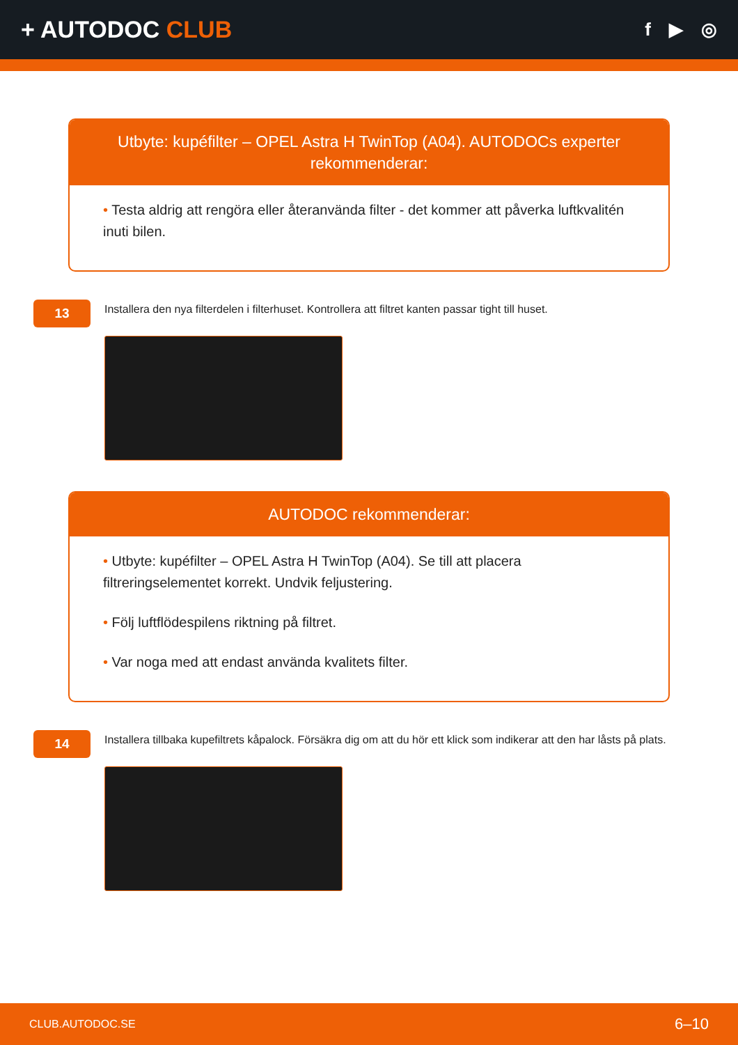+ AUTODOC CLUB
f ▶ ◎
Utbyte: kupéfilter – OPEL Astra H TwinTop (A04). AUTODOCs experter rekommenderar:
• Testa aldrig att rengöra eller återanvända filter - det kommer att påverka luftkvalitén inuti bilen.
13
Installera den nya filterdelen i filterhuset. Kontrollera att filtret kanten passar tight till huset.
AUTODOC rekommenderar:
• Utbyte: kupéfilter – OPEL Astra H TwinTop (A04). Se till att placera filtreringselementet korrekt. Undvik feljustering.
• Följ luftflödespilens riktning på filtret.
• Var noga med att endast använda kvalitets filter.
14
Installera tillbaka kupefiltrets kåpalock. Försäkra dig om att du hör ett klick som indikerar att den har låsts på plats.
CLUB.AUTODOC.SE 6–10